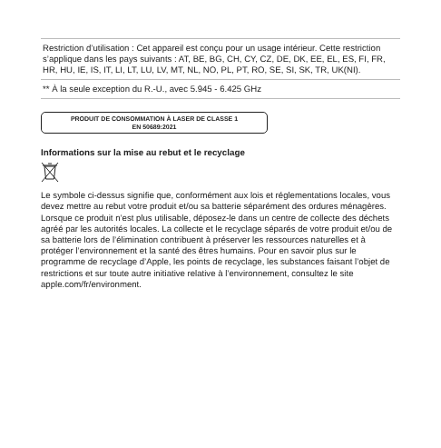Restriction d’utilisation : Cet appareil est conçu pour un usage intérieur. Cette restriction s’applique dans les pays suivants : AT, BE, BG, CH, CY, CZ, DE, DK, EE, EL, ES, FI, FR, HR, HU, IE, IS, IT, LI, LT, LU, LV, MT, NL, NO, PL, PT, RO, SE, SI, SK, TR, UK(NI).
** À la seule exception du R.-U., avec 5.945 - 6.425 GHz
PRODUIT DE CONSOMMATION À LASER DE CLASSE 1
EN 50689:2021
Informations sur la mise au rebut et le recyclage
Le symbole ci-dessus signifie que, conformément aux lois et réglementations locales, vous devez mettre au rebut votre produit et/ou sa batterie séparément des ordures ménagères. Lorsque ce produit n’est plus utilisable, déposez-le dans un centre de collecte des déchets agréé par les autorités locales. La collecte et le recyclage séparés de votre produit et/ou de sa batterie lors de l’élimination contribuent à préserver les ressources naturelles et à protéger l’environnement et la santé des êtres humains. Pour en savoir plus sur le programme de recyclage d’Apple, les points de recyclage, les substances faisant l’objet de restrictions et sur toute autre initiative relative à l’environnement, consultez le site apple.com/fr/environment.